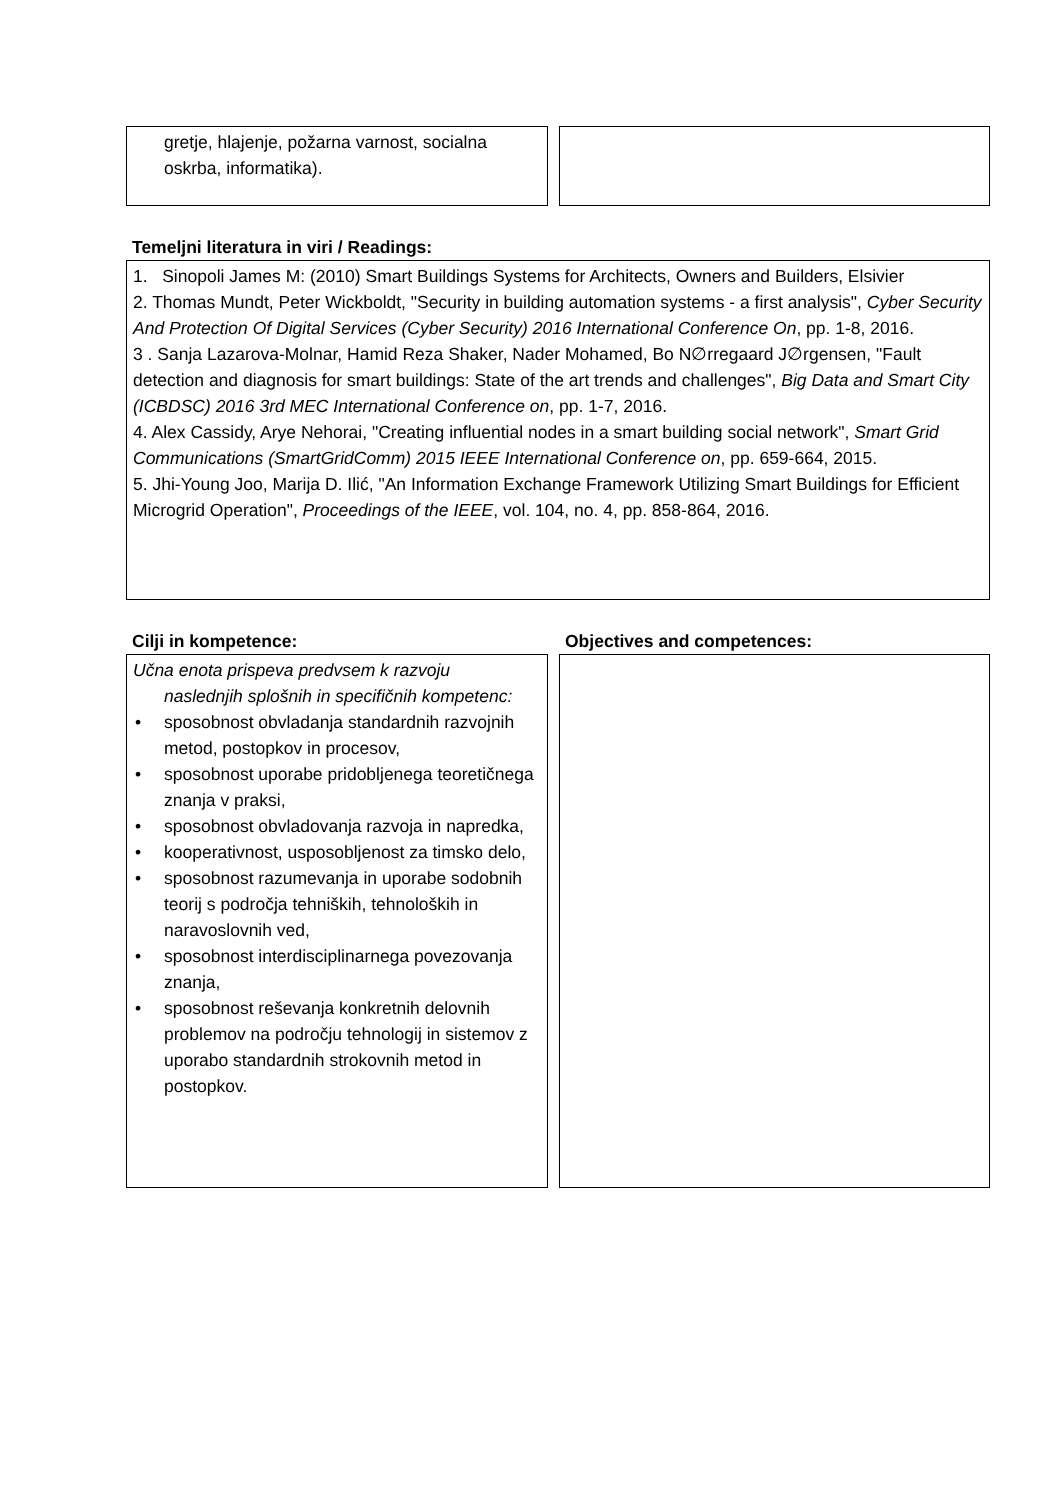gretje, hlajenje, požarna varnost, socialna oskrba, informatika).
Temeljni literatura in viri / Readings:
1. Sinopoli James M: (2010) Smart Buildings Systems for Architects, Owners and Builders, Elsivier
2. Thomas Mundt, Peter Wickboldt, "Security in building automation systems - a first analysis", Cyber Security And Protection Of Digital Services (Cyber Security) 2016 International Conference On, pp. 1-8, 2016.
3 . Sanja Lazarova-Molnar, Hamid Reza Shaker, Nader Mohamed, Bo N∅rregaard J∅rgensen, "Fault detection and diagnosis for smart buildings: State of the art trends and challenges", Big Data and Smart City (ICBDSC) 2016 3rd MEC International Conference on, pp. 1-7, 2016.
4. Alex Cassidy, Arye Nehorai, "Creating influential nodes in a smart building social network", Smart Grid Communications (SmartGridComm) 2015 IEEE International Conference on, pp. 659-664, 2015.
5. Jhi-Young Joo, Marija D. Ilić, "An Information Exchange Framework Utilizing Smart Buildings for Efficient Microgrid Operation", Proceedings of the IEEE, vol. 104, no. 4, pp. 858-864, 2016.
Cilji in kompetence:
Učna enota prispeva predvsem k razvoju
naslednjih splošnih in specifičnih kompetenc:
• sposobnost obvladanja standardnih razvojnih metod, postopkov in procesov,
• sposobnost uporabe pridobljenega teoretičnega znanja v praksi,
• sposobnost obvladovanja razvoja in napredka,
• kooperativnost, usposobljenost za timsko delo,
• sposobnost razumevanja in uporabe sodobnih teorij s področja tehniških, tehnoloških in naravoslovnih ved,
• sposobnost interdisciplinarnega povezovanja znanja,
• sposobnost reševanja konkretnih delovnih problemov na področju tehnologij in sistemov z uporabo standardnih strokovnih metod in postopkov.
Objectives and competences: